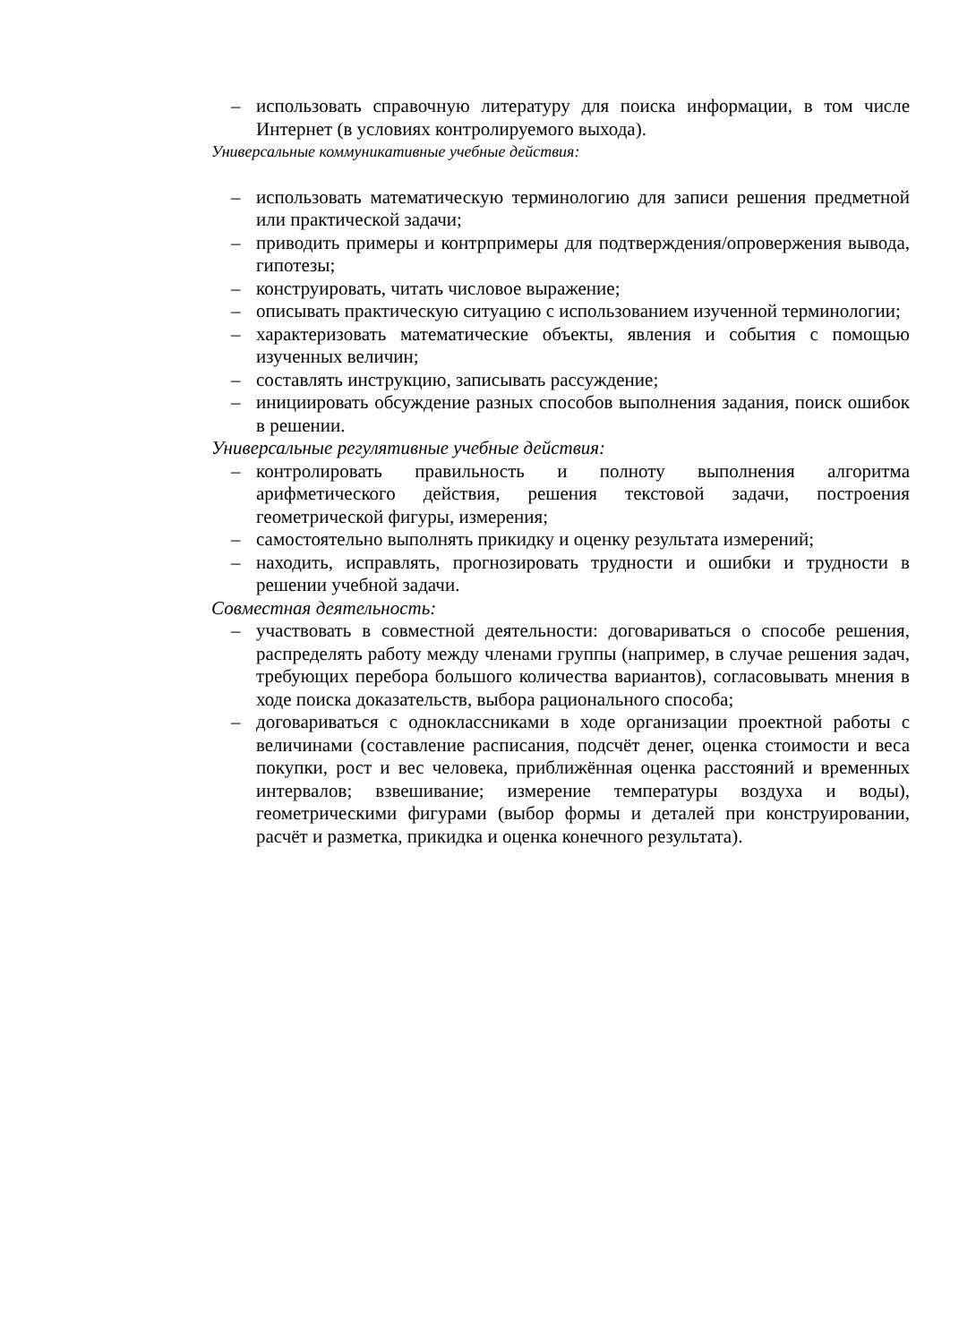– использовать справочную литературу для поиска информации, в том числе Интернет (в условиях контролируемого выхода).
Универсальные коммуникативные учебные действия:
– использовать математическую терминологию для записи решения предметной или практической задачи;
– приводить примеры и контрпримеры для подтверждения/опровержения вывода, гипотезы;
– конструировать, читать числовое выражение;
– описывать практическую ситуацию с использованием изученной терминологии;
– характеризовать математические объекты, явления и события с помощью изученных величин;
– составлять инструкцию, записывать рассуждение;
– инициировать обсуждение разных способов выполнения задания, поиск ошибок в решении.
Универсальные регулятивные учебные действия:
– контролировать правильность и полноту выполнения алгоритма арифметического действия, решения текстовой задачи, построения геометрической фигуры, измерения;
– самостоятельно выполнять прикидку и оценку результата измерений;
– находить, исправлять, прогнозировать трудности и ошибки и трудности в решении учебной задачи.
Совместная деятельность:
– участвовать в совместной деятельности: договариваться о способе решения, распределять работу между членами группы (например, в случае решения задач, требующих перебора большого количества вариантов), согласовывать мнения в ходе поиска доказательств, выбора рационального способа;
– договариваться с одноклассниками в ходе организации проектной работы с величинами (составление расписания, подсчёт денег, оценка стоимости и веса покупки, рост и вес человека, приближённая оценка расстояний и временных интервалов; взвешивание; измерение температуры воздуха и воды), геометрическими фигурами (выбор формы и деталей при конструировании, расчёт и разметка, прикидка и оценка конечного результата).